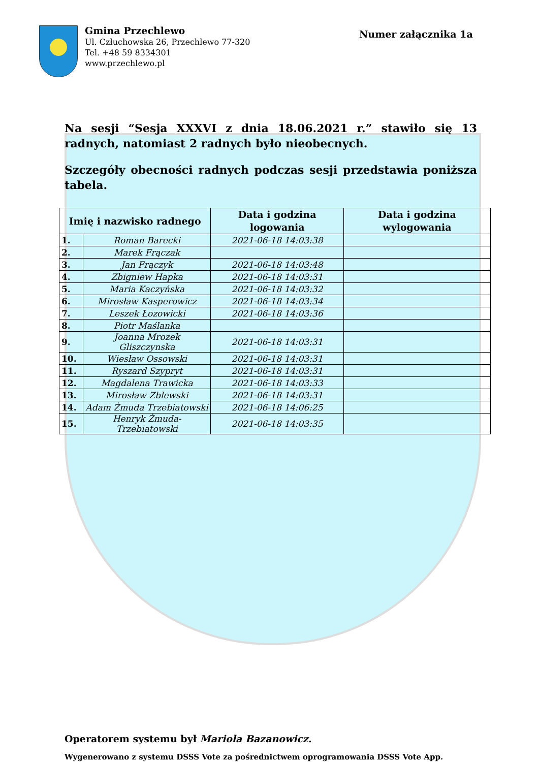Gmina Przechlewo
Ul. Człuchowska 26, Przechlewo 77-320
Tel. +48 59 8334301
www.przechlewo.pl
Numer załącznika 1a
Na sesji “Sesja XXXVI z dnia 18.06.2021 r.” stawiło się 13 radnych, natomiast 2 radnych było nieobecnych.
Szczegóły obecności radnych podczas sesji przedstawia poniższa tabela.
| Imię i nazwisko radnego | | Data i godzina logowania | Data i godzina wylogowania |
| --- | --- | --- | --- |
| 1. | Roman Barecki | 2021-06-18 14:03:38 | |
| 2. | Marek Frączak | | |
| 3. | Jan Frączyk | 2021-06-18 14:03:48 | |
| 4. | Zbigniew Hapka | 2021-06-18 14:03:31 | |
| 5. | Maria Kaczyńska | 2021-06-18 14:03:32 | |
| 6. | Mirosław Kasperowicz | 2021-06-18 14:03:34 | |
| 7. | Leszek Łozowicki | 2021-06-18 14:03:36 | |
| 8. | Piotr Maślanka | | |
| 9. | Joanna Mrozek Gliszczynska | 2021-06-18 14:03:31 | |
| 10. | Wiesław Ossowski | 2021-06-18 14:03:31 | |
| 11. | Ryszard Szypryt | 2021-06-18 14:03:31 | |
| 12. | Magdalena Trawicka | 2021-06-18 14:03:33 | |
| 13. | Mirosław Zblewski | 2021-06-18 14:03:31 | |
| 14. | Adam Żmuda Trzebiatowski | 2021-06-18 14:06:25 | |
| 15. | Henryk Żmuda-Trzebiatowski | 2021-06-18 14:03:35 | |
Operatorem systemu był Mariola Bazanowicz.
Wygenerowano z systemu DSSS Vote za pośrednictwem oprogramowania DSSS Vote App.